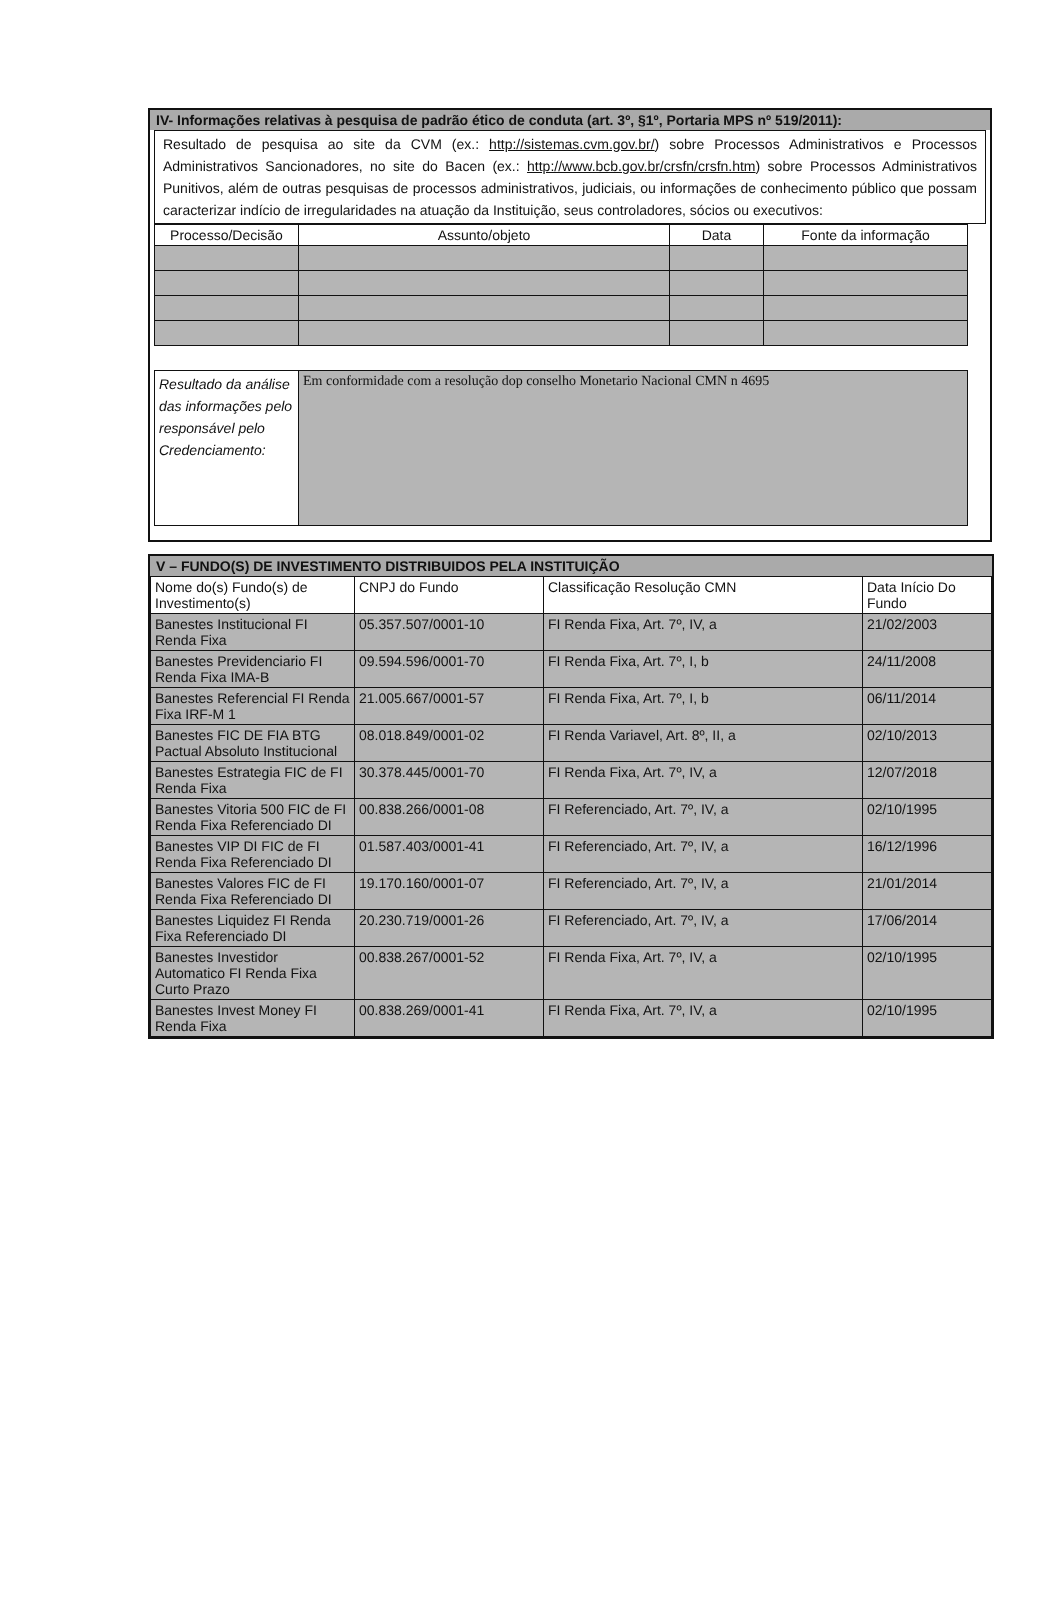IV- Informações relativas à pesquisa de padrão ético de conduta (art. 3º, §1º, Portaria MPS nº 519/2011):
Resultado de pesquisa ao site da CVM (ex.: http://sistemas.cvm.gov.br/) sobre Processos Administrativos e Processos Administrativos Sancionadores, no site do Bacen (ex.: http://www.bcb.gov.br/crsfn/crsfn.htm) sobre Processos Administrativos Punitivos, além de outras pesquisas de processos administrativos, judiciais, ou informações de conhecimento público que possam caracterizar indício de irregularidades na atuação da Instituição, seus controladores, sócios ou executivos:
| Processo/Decisão | Assunto/objeto | Data | Fonte da informação |
| --- | --- | --- | --- |
| Resultado da análise das informações pelo responsável pelo Credenciamento: | Em conformidade com a resolução dop conselho Monetario Nacional CMN n 4695 |
V – FUNDO(S) DE INVESTIMENTO DISTRIBUIDOS PELA INSTITUIÇÃO
| Nome do(s) Fundo(s) de Investimento(s) | CNPJ do Fundo | Classificação Resolução CMN | Data Início Do Fundo |
| --- | --- | --- | --- |
| Banestes Institucional FI Renda Fixa | 05.357.507/0001-10 | FI Renda Fixa, Art. 7º, IV, a | 21/02/2003 |
| Banestes Previdenciario FI Renda Fixa IMA-B | 09.594.596/0001-70 | FI Renda Fixa, Art. 7º, I, b | 24/11/2008 |
| Banestes Referencial FI Renda Fixa IRF-M 1 | 21.005.667/0001-57 | FI Renda Fixa, Art. 7º, I, b | 06/11/2014 |
| Banestes FIC DE FIA BTG Pactual Absoluto Institucional | 08.018.849/0001-02 | FI Renda Variavel, Art. 8º, II, a | 02/10/2013 |
| Banestes Estrategia FIC de FI Renda Fixa | 30.378.445/0001-70 | FI Renda Fixa, Art. 7º, IV, a | 12/07/2018 |
| Banestes Vitoria 500 FIC de FI Renda Fixa Referenciado DI | 00.838.266/0001-08 | FI Referenciado, Art. 7º, IV, a | 02/10/1995 |
| Banestes VIP DI FIC de FI Renda Fixa Referenciado DI | 01.587.403/0001-41 | FI Referenciado, Art. 7º, IV, a | 16/12/1996 |
| Banestes Valores FIC de FI Renda Fixa Referenciado DI | 19.170.160/0001-07 | FI Referenciado, Art. 7º, IV, a | 21/01/2014 |
| Banestes Liquidez FI Renda Fixa Referenciado DI | 20.230.719/0001-26 | FI Referenciado, Art. 7º, IV, a | 17/06/2014 |
| Banestes Investidor Automatico FI Renda Fixa Curto Prazo | 00.838.267/0001-52 | FI Renda Fixa, Art. 7º, IV, a | 02/10/1995 |
| Banestes Invest Money FI Renda Fixa | 00.838.269/0001-41 | FI Renda Fixa, Art. 7º, IV, a | 02/10/1995 |